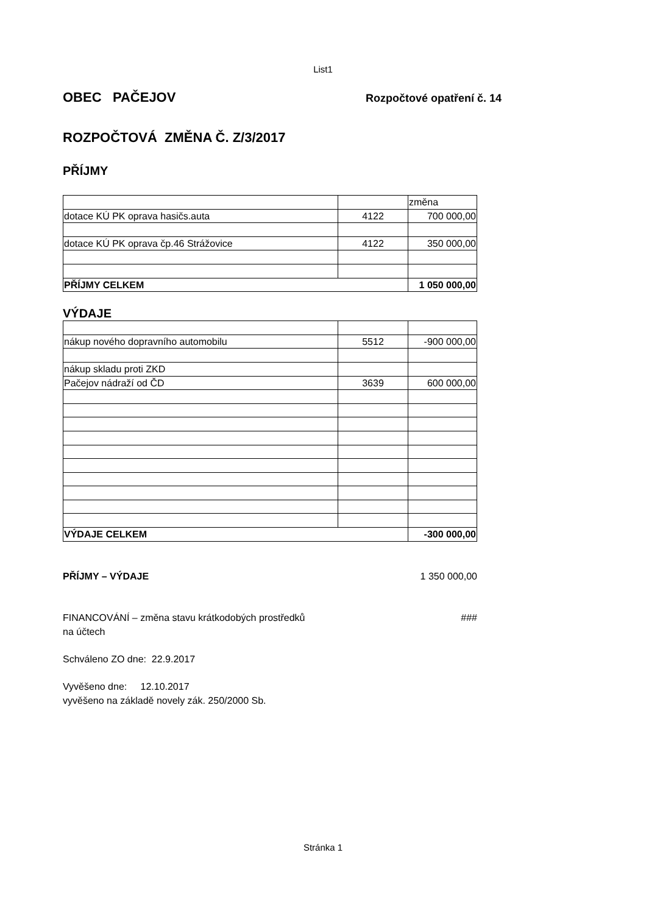List1
OBEC PAČEJOV
Rozpočtové opatření č. 14
ROZPOČTOVÁ ZMĚNA Č. Z/3/2017
PŘÍJMY
| | | změna |
| dotace KÚ PK oprava hasičs.auta | 4122 | 700 000,00 |
| dotace KÚ PK oprava čp.46 Strážovice | 4122 | 350 000,00 |
| PŘÍJMY CELKEM | | 1 050 000,00 |
VÝDAJE
| nákup nového dopravního automobilu | 5512 | -900 000,00 |
| nákup skladu proti ZKD | | |
| Pačejov nádraží od ČD | 3639 | 600 000,00 |
| VÝDAJE CELKEM | | -300 000,00 |
PŘÍJMY – VÝDAJE 1 350 000,00
FINANCOVÁNÍ – změna stavu krátkodobých prostředků
na účtech
###
Schváleno ZO dne: 22.9.2017
Vyvěšeno dne: 12.10.2017
vyvěšeno na základě novely zák. 250/2000 Sb.
Stránka 1